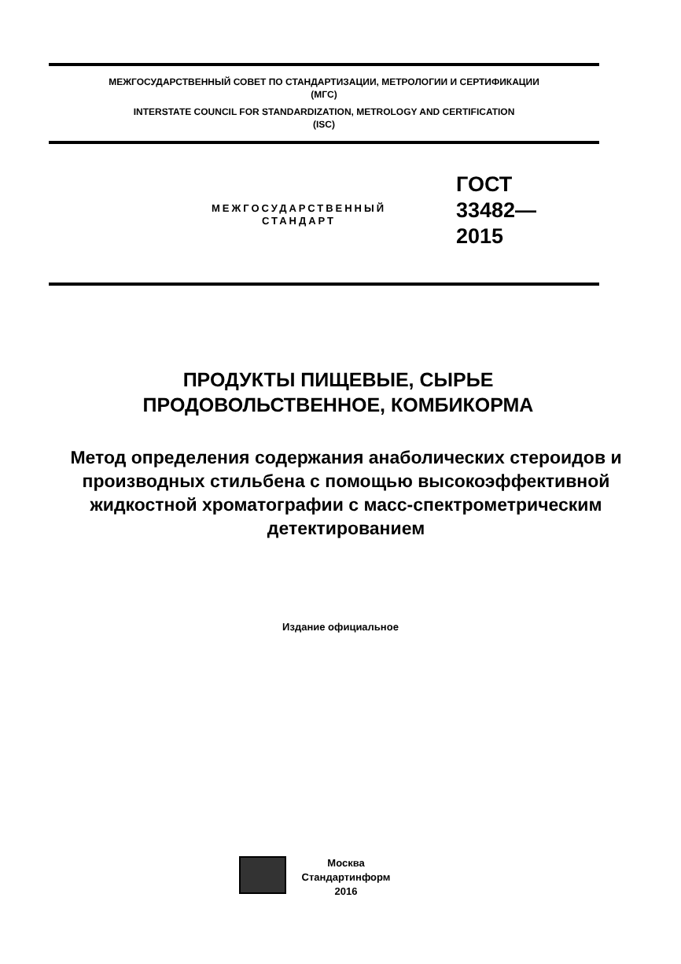МЕЖГОСУДАРСТВЕННЫЙ СОВЕТ ПО СТАНДАРТИЗАЦИИ, МЕТРОЛОГИИ И СЕРТИФИКАЦИИ
(МГС)
INTERSTATE COUNCIL FOR STANDARDIZATION, METROLOGY AND CERTIFICATION
(ISC)
МЕЖГОСУДАРСТВЕННЫЙ
СТАНДАРТ
ГОСТ
33482—
2015
ПРОДУКТЫ ПИЩЕВЫЕ, СЫРЬЕ
ПРОДОВОЛЬСТВЕННОЕ, КОМБИКОРМА
Метод определения содержания анаболических стероидов и производных стильбена с помощью высокоэффективной жидкостной хроматографии с масс-спектрометрическим детектированием
Издание официальное
Москва
Стандартинформ
2016